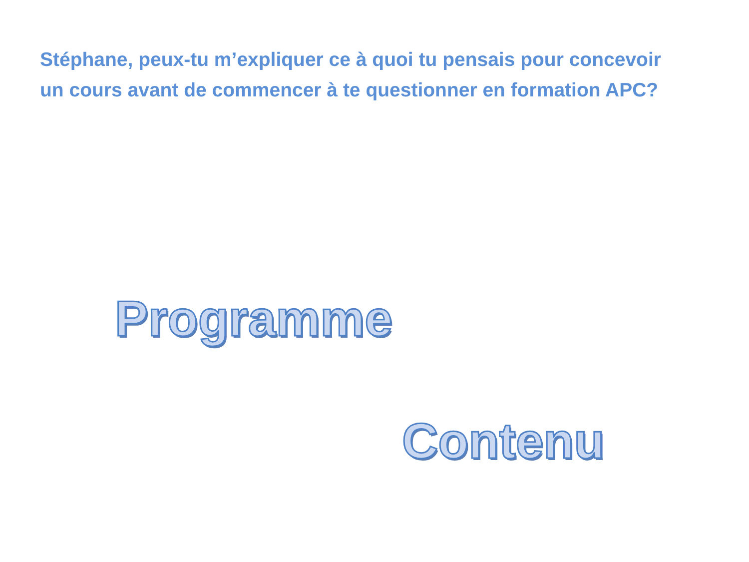Stéphane, peux-tu m’expliquer ce à quoi tu pensais pour concevoir un cours avant de commencer à te questionner en formation APC?
Programme
Contenu